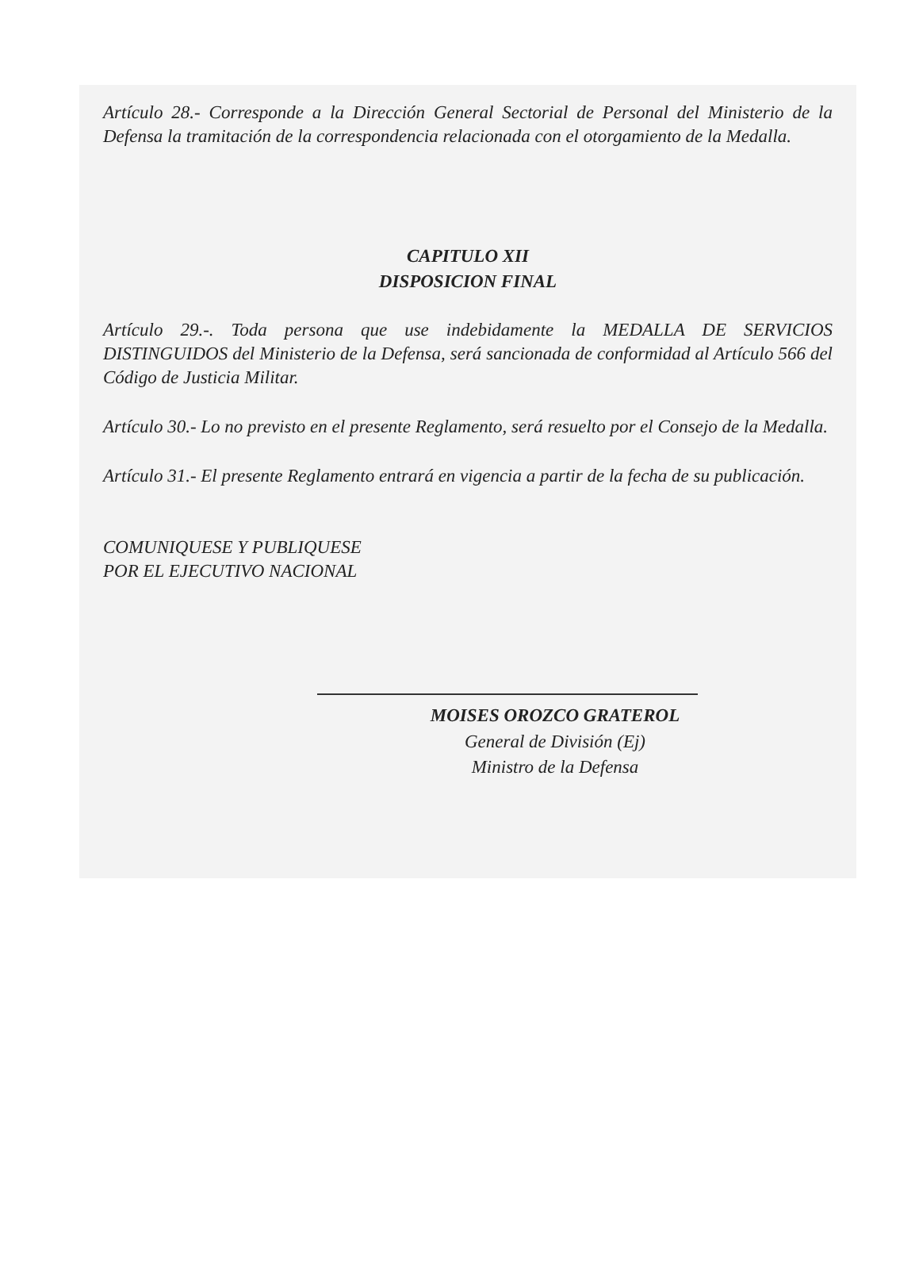Artículo 28.- Corresponde a la Dirección General Sectorial de Personal del Ministerio de la Defensa la tramitación de la correspondencia relacionada con el otorgamiento de la Medalla.
CAPITULO XII
DISPOSICION FINAL
Artículo 29.-. Toda persona que use indebidamente la MEDALLA DE SERVICIOS DISTINGUIDOS del Ministerio de la Defensa, será sancionada de conformidad al Artículo 566 del Código de Justicia Militar.
Artículo 30.- Lo no previsto en el presente Reglamento, será resuelto por el Consejo de la Medalla.
Artículo 31.- El presente Reglamento entrará en vigencia a partir de la fecha de su publicación.
COMUNIQUESE Y PUBLIQUESE
POR EL EJECUTIVO NACIONAL
MOISES OROZCO GRATEROL
General de División (Ej)
Ministro de la Defensa